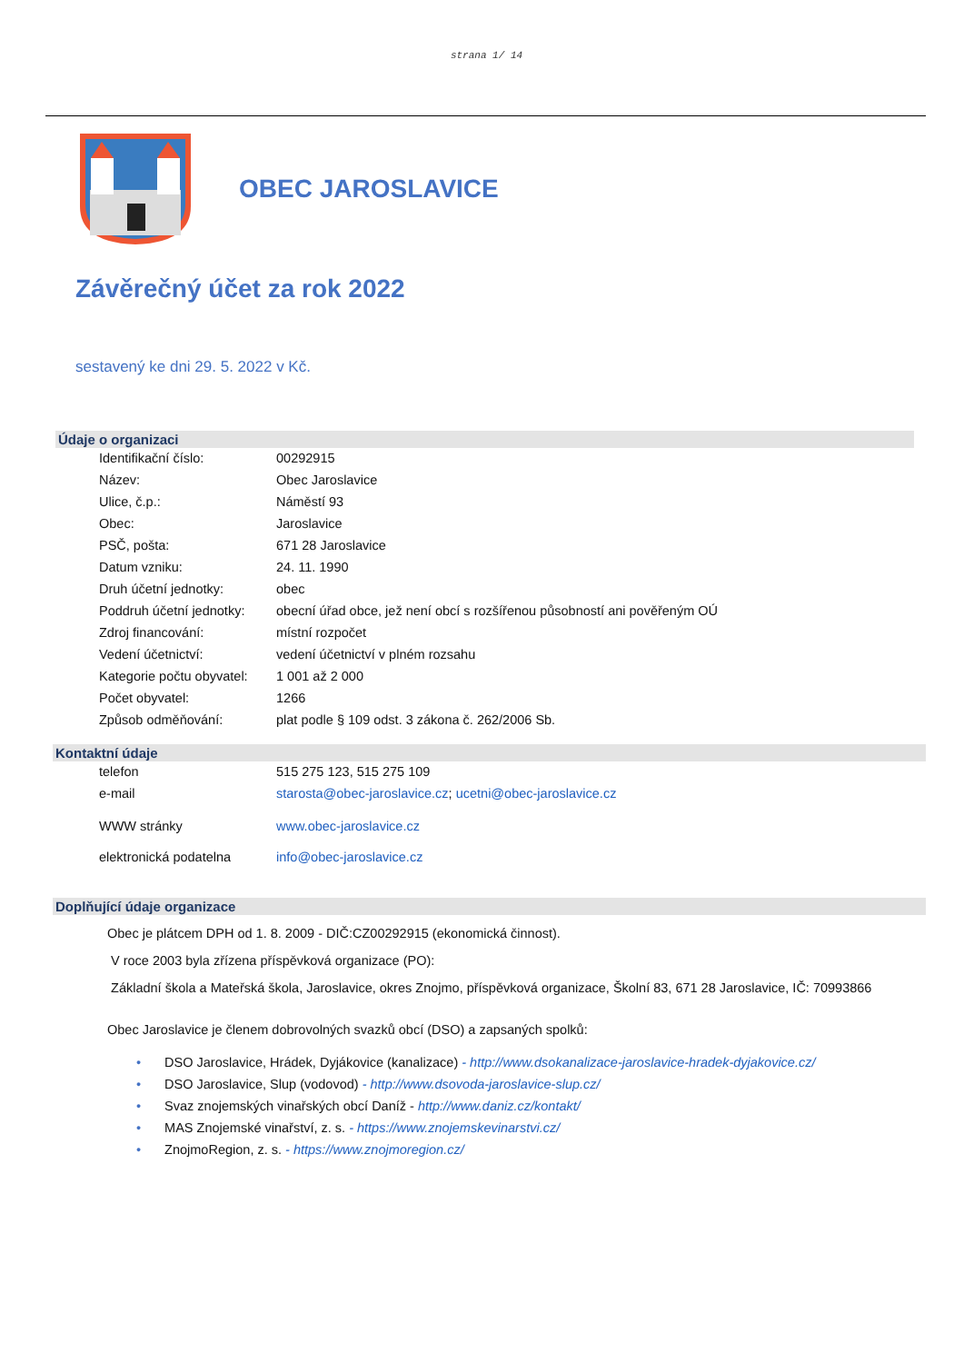strana 1/ 14
OBEC JAROSLAVICE
Závěrečný účet za rok 2022
sestavený ke dni 29. 5. 2022 v Kč.
Údaje o organizaci
| Identifikační číslo: | 00292915 |
| Název: | Obec Jaroslavice |
| Ulice, č.p.: | Náměstí 93 |
| Obec: | Jaroslavice |
| PSČ, pošta: | 671 28 Jaroslavice |
| Datum vzniku: | 24. 11. 1990 |
| Druh účetní jednotky: | obec |
| Poddruh účetní jednotky: | obecní úřad obce, jež není obcí s rozšířenou působností ani pověřeným OÚ |
| Zdroj financování: | místní rozpočet |
| Vedení účetnictví: | vedení účetnictví v plném rozsahu |
| Kategorie počtu obyvatel: | 1 001 až 2 000 |
| Počet obyvatel: | 1266 |
| Způsob odměňování: | plat podle § 109 odst. 3 zákona č. 262/2006 Sb. |
Kontaktní údaje
| telefon | 515 275 123, 515 275 109 |
| e-mail | starosta@obec-jaroslavice.cz ; ucetni@obec-jaroslavice.cz |
| WWW stránky | www.obec-jaroslavice.cz |
| elektronická podatelna | info@obec-jaroslavice.cz |
Doplňující údaje organizace
Obec je plátcem DPH od 1. 8. 2009 - DIČ:CZ00292915 (ekonomická činnost).
V roce 2003 byla zřízena příspěvková organizace (PO):
Základní škola a Mateřská škola, Jaroslavice, okres Znojmo, příspěvková organizace, Školní 83, 671 28 Jaroslavice, IČ: 70993866
Obec Jaroslavice je členem dobrovolných svazků obcí (DSO) a zapsaných spolků:
• DSO Jaroslavice, Hrádek, Dyjákovice (kanalizace) - http://www.dsokanalizace-jaroslavice-hradek-dyjakovice.cz/
• DSO Jaroslavice, Slup (vodovod) - http://www.dsovoda-jaroslavice-slup.cz/
• Svaz znojemských vinařských obcí Daníž - http://www.daniz.cz/kontakt/
• MAS Znojemské vinařství, z. s. - https://www.znojemskevinarstvi.cz/
• ZnojmoRegion, z. s. - https://www.znojmoregion.cz/